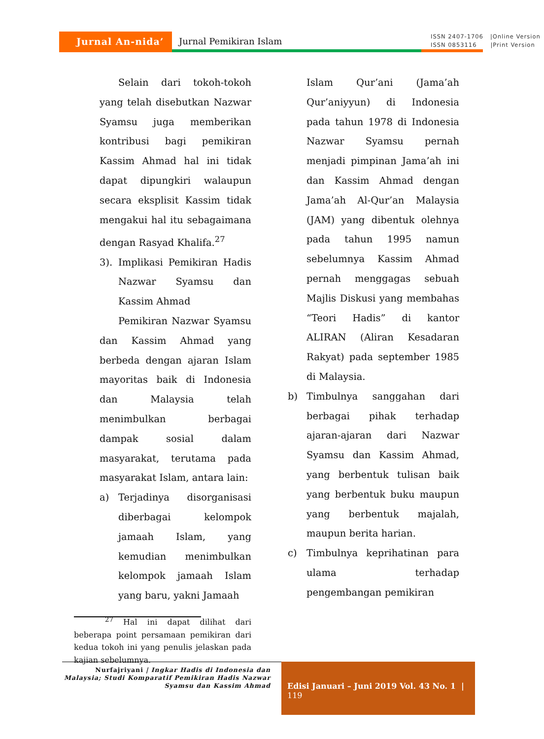Jurnal An-nida’
Jurnal Pemikiran Islam ISSN 2407-1706 |Online Version
ISSN 0853116 |Print Version
Selain dari tokoh-tokoh yang telah disebutkan Nazwar Syamsu juga memberikan kontribusi bagi pemikiran Kassim Ahmad hal ini tidak dapat dipungkiri walaupun secara eksplisit Kassim tidak mengakui hal itu sebagaimana dengan Rasyad Khalifa.<sup>27</sup>
3). Implikasi Pemikiran Hadis Nazwar Syamsu dan Kassim Ahmad
Pemikiran Nazwar Syamsu dan Kassim Ahmad yang berbeda dengan ajaran Islam mayoritas baik di Indonesia dan Malaysia telah menimbulkan berbagai dampak sosial dalam masyarakat, terutama pada masyarakat Islam, antara lain:
a) Terjadinya disorganisasi diberbagai kelompok jamaah Islam, yang kemudian menimbulkan kelompok jamaah Islam yang baru, yakni Jamaah
<sup>27</sup> Hal ini dapat dilihat dari beberapa point persamaan pemikiran dari kedua tokoh ini yang penulis jelaskan pada kajian sebelumnya.
Islam Qur’ani (Jama’ah Qur’aniyyun) di Indonesia pada tahun 1978 di Indonesia Nazwar Syamsu pernah menjadi pimpinan Jama’ah ini dan Kassim Ahmad dengan Jama’ah Al-Qur’an Malaysia (JAM) yang dibentuk olehnya pada tahun 1995 namun sebelumnya Kassim Ahmad pernah menggagas sebuah Majlis Diskusi yang membahas “Teori Hadis” di kantor ALIRAN (Aliran Kesadaran Rakyat) pada september 1985 di Malaysia.
b) Timbulnya sanggahan dari berbagai pihak terhadap ajaran-ajaran dari Nazwar Syamsu dan Kassim Ahmad, yang berbentuk tulisan baik yang berbentuk buku maupun yang berbentuk majalah, maupun berita harian.
c) Timbulnya keprihatinan para ulama terhadap pengembangan pemikiran
Nurfajriyani | Ingkar Hadis di Indonesia dan Malaysia; Studi Komparatif Pemikiran Hadis Nazwar Syamsu dan Kassim Ahmad
Edisi Januari – Juni 2019 Vol. 43 No. 1 | 119